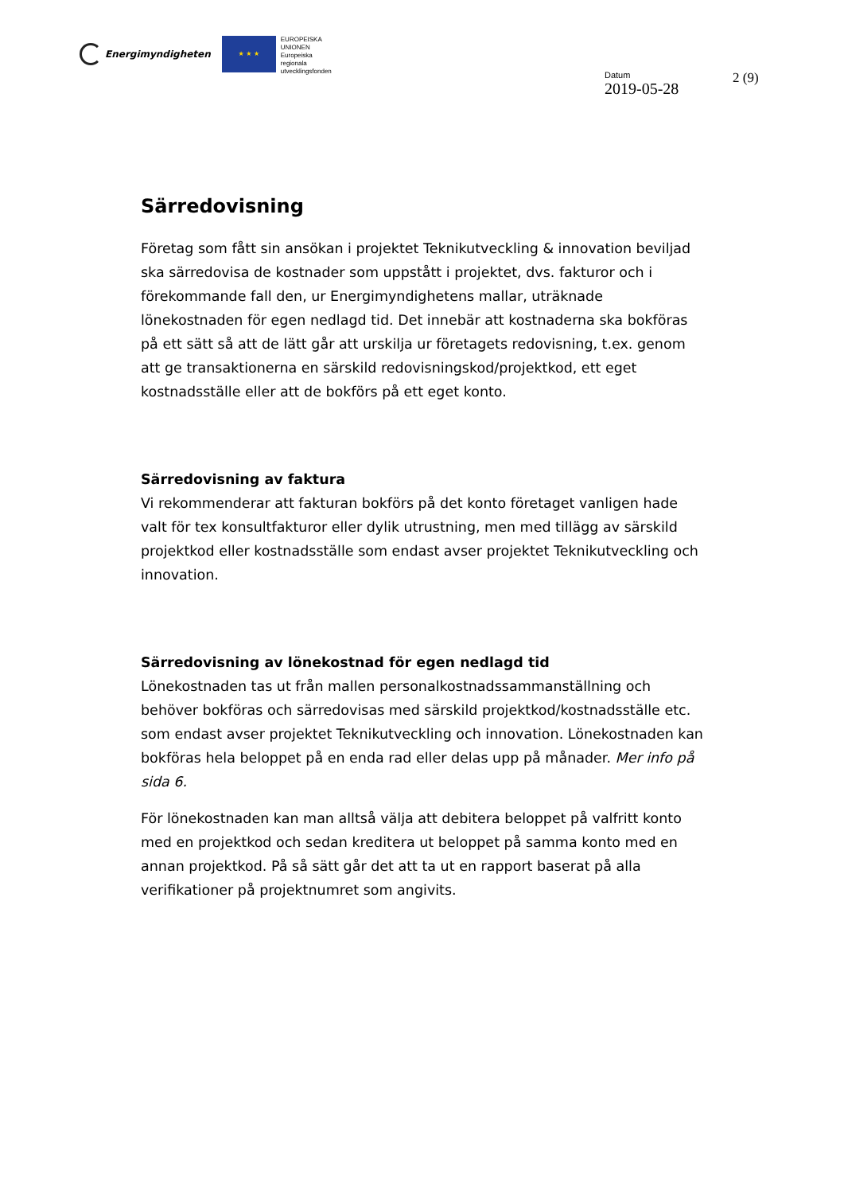Energimyndigheten
★ ★ ★
EUROPEISKA
UNIONEN
Europeiska
regionala
utvecklingsfonden
Datum
2019-05-28
2 (9)
Särredovisning
Företag som fått sin ansökan i projektet Teknikutveckling & innovation beviljad ska särredovisa de kostnader som uppstått i projektet, dvs. fakturor och i förekommande fall den, ur Energimyndighetens mallar, uträknade lönekostnaden för egen nedlagd tid. Det innebär att kostnaderna ska bokföras på ett sätt så att de lätt går att urskilja ur företagets redovisning, t.ex. genom att ge transaktionerna en särskild redovisningskod/projektkod, ett eget kostnadsställe eller att de bokförs på ett eget konto.
Särredovisning av faktura
Vi rekommenderar att fakturan bokförs på det konto företaget vanligen hade valt för tex konsultfakturor eller dylik utrustning, men med tillägg av särskild projektkod eller kostnadsställe som endast avser projektet Teknikutveckling och innovation.
Särredovisning av lönekostnad för egen nedlagd tid
Lönekostnaden tas ut från mallen personalkostnadssammanställning och behöver bokföras och särredovisas med särskild projektkod/kostnadsställe etc. som endast avser projektet Teknikutveckling och innovation. Lönekostnaden kan bokföras hela beloppet på en enda rad eller delas upp på månader. Mer info på sida 6.
För lönekostnaden kan man alltså välja att debitera beloppet på valfritt konto med en projektkod och sedan kreditera ut beloppet på samma konto med en annan projektkod. På så sätt går det att ta ut en rapport baserat på alla verifikationer på projektnumret som angivits.